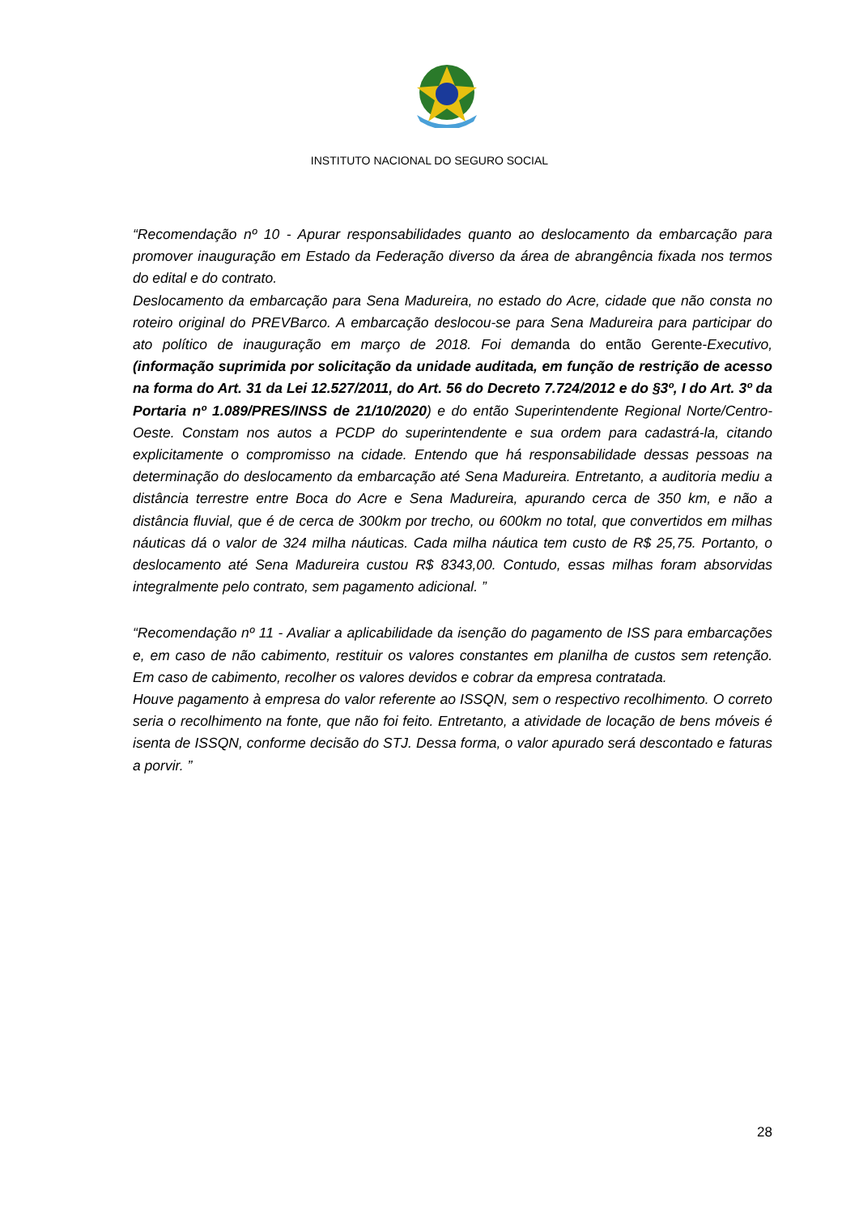INSTITUTO NACIONAL DO SEGURO SOCIAL
“Recomendação nº 10 - Apurar responsabilidades quanto ao deslocamento da embarcação para promover inauguração em Estado da Federação diverso da área de abrangência fixada nos termos do edital e do contrato.
Deslocamento da embarcação para Sena Madureira, no estado do Acre, cidade que não consta no roteiro original do PREVBarco. A embarcação deslocou-se para Sena Madureira para participar do ato político de inauguração em março de 2018. Foi demanda do então Gerente-Executivo, (informação suprimida por solicitação da unidade auditada, em função de restrição de acesso na forma do Art. 31 da Lei 12.527/2011, do Art. 56 do Decreto 7.724/2012 e do §3º, I do Art. 3º da Portaria nº 1.089/PRES/INSS de 21/10/2020) e do então Superintendente Regional Norte/Centro-Oeste. Constam nos autos a PCDP do superintendente e sua ordem para cadastrá-la, citando explicitamente o compromisso na cidade. Entendo que há responsabilidade dessas pessoas na determinação do deslocamento da embarcação até Sena Madureira. Entretanto, a auditoria mediu a distância terrestre entre Boca do Acre e Sena Madureira, apurando cerca de 350 km, e não a distância fluvial, que é de cerca de 300km por trecho, ou 600km no total, que convertidos em milhas náuticas dá o valor de 324 milha náuticas. Cada milha náutica tem custo de R$ 25,75. Portanto, o deslocamento até Sena Madureira custou R$ 8343,00. Contudo, essas milhas foram absorvidas integralmente pelo contrato, sem pagamento adicional. ”
“Recomendação nº 11 - Avaliar a aplicabilidade da isenção do pagamento de ISS para embarcações e, em caso de não cabimento, restituir os valores constantes em planilha de custos sem retenção. Em caso de cabimento, recolher os valores devidos e cobrar da empresa contratada.
Houve pagamento à empresa do valor referente ao ISSQN, sem o respectivo recolhimento. O correto seria o recolhimento na fonte, que não foi feito. Entretanto, a atividade de locação de bens móveis é isenta de ISSQN, conforme decisão do STJ. Dessa forma, o valor apurado será descontado e faturas a porvir. ”
28